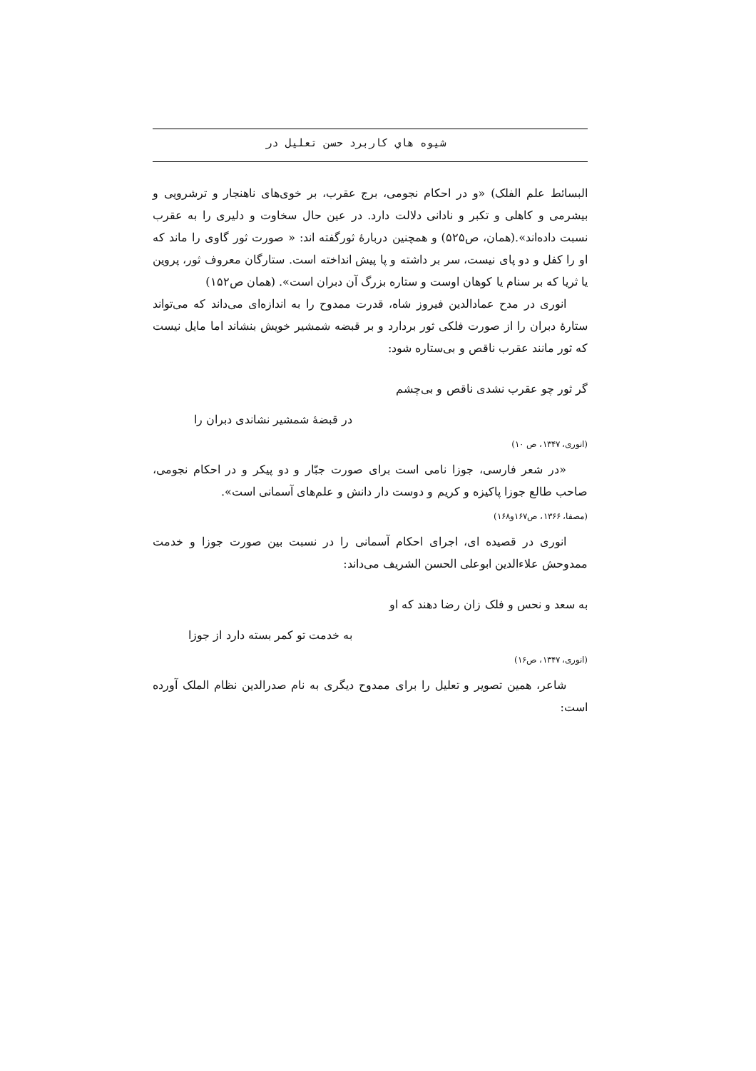شیوه هاي کاربرد حسن تعلیل در
البسائط علم الفلک) «و در احکام نجومی، برج عقرب، بر خوی‌های ناهنجار و ترشرویی و بیشرمی و کاهلی و تکبر و نادانی دلالت دارد. در عین حال سخاوت و دلیری را به عقرب نسبت داده‌اند».(همان، ص۵۲۵) و همچنین دربارهٔ ثورگفته اند: « صورت ثور گاوی را ماند که او را کفل و دو پای نیست، سر بر داشته و پا پیش انداخته است. ستارگان معروف ثور، پروین یا ثریا که بر سنام یا کوهان اوست و ستاره بزرگ آن دبران است». (همان ص۱۵۲)
انوری در مدح عمادالدین فیروز شاه، قدرت ممدوح را به اندازه‌ای می‌داند که می‌تواند ستارهٔ دبران را از صورت فلکی ثور بردارد و بر قبضه شمشیر خویش بنشاند اما مایل نیست که ثور مانند عقرب ناقص و بی‌ستاره شود:
گر ثور چو عقرب نشدی ناقص و بی‌چشم
در قبضهٔ شمشیر نشاندی دبران را
(انوری، ۱۳۴۷، ص ۱۰)
«در شعر فارسی، جوزا نامی است برای صورت جبّار و دو پیکر و در احکام نجومی، صاحب طالع جوزا پاکیزه و کریم و دوست دار دانش و علم‌های آسمانی است».
(مصفا، ۱۳۶۶، ص۱۶۷و۱۶۸)
انوری در قصیده ای، اجرای احکام آسمانی را در نسبت بین صورت جوزا و خدمت ممدوحش علاءالدین ابوعلی الحسن الشریف می‌داند:
به سعد و نحس و فلک زان رضا دهند که او
به خدمت تو کمر بسته دارد از جوزا
(انوری، ۱۳۴۷، ص۱۶)
شاعر، همین تصویر و تعلیل را برای ممدوح دیگری به نام صدرالدین نظام الملک آورده است: